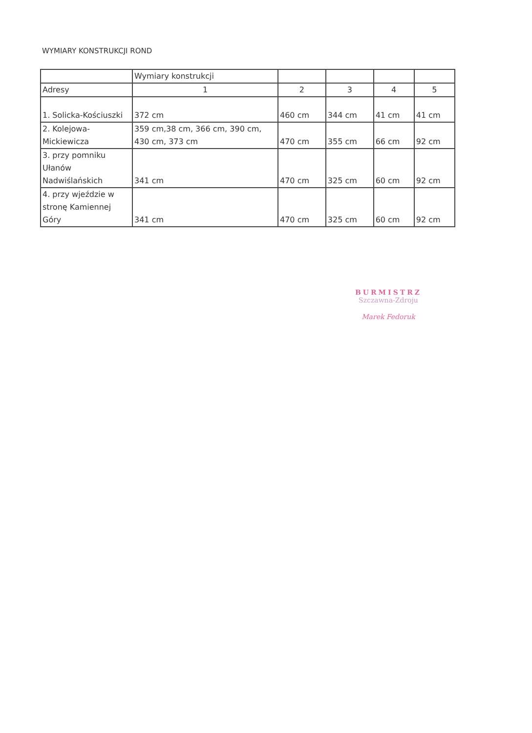WYMIARY KONSTRUKCJI ROND
| | Wymiary konstrukcji | | | | |
| Adresy | 1 | 2 | 3 | 4 | 5 |
| 1. Solicka-Kościuszki | 372 cm | 460 cm | 344 cm | 41 cm | 41 cm |
| 2. Kolejowa- Mickiewicza | 359 cm,38 cm, 366 cm, 390 cm, 430 cm, 373 cm | 470 cm | 355 cm | 66 cm | 92 cm |
| 3. przy pomniku Ułanów Nadwiślańskich | 341 cm | 470 cm | 325 cm | 60 cm | 92 cm |
| 4. przy wjeździe w stronę Kamiennej Góry | 341 cm | 470 cm | 325 cm | 60 cm | 92 cm |
BURMISTRZ
Szczawna-Zdroju
Marek Fedoruk